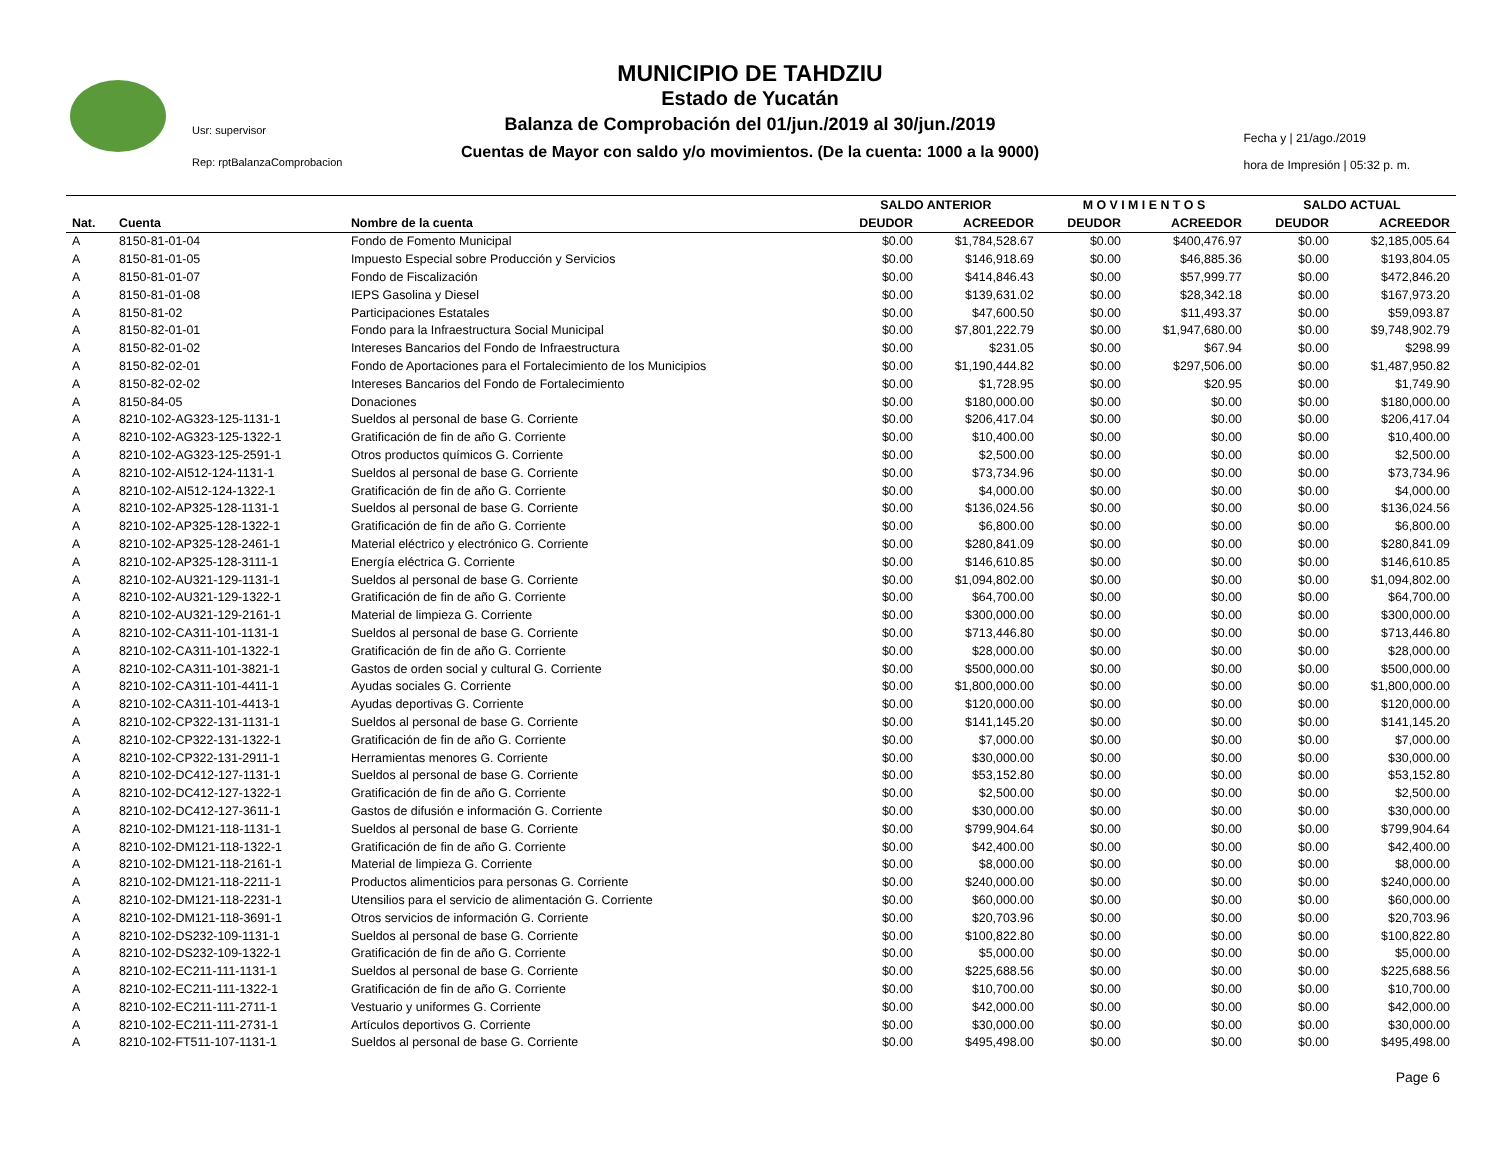MUNICIPIO DE TAHDZIU
Estado de Yucatán
Balanza de Comprobación del 01/jun./2019 al 30/jun./2019
Cuentas de Mayor con saldo y/o movimientos. (De la cuenta: 1000 a la 9000)
Usr: supervisor
Rep: rptBalanzaComprobacion
Fecha y | 21/ago./2019
hora de Impresión | 05:32 p. m.
| | | | SALDO ANTERIOR | | M O V I M I E N T O S | | SALDO ACTUAL | |
| --- | --- | --- | --- | --- | --- | --- | --- | --- |
| Nat. | Cuenta | Nombre de la cuenta | DEUDOR | ACREEDOR | DEUDOR | ACREEDOR | DEUDOR | ACREEDOR |
| A | 8150-81-01-04 | Fondo de Fomento Municipal | $0.00 | $1,784,528.67 | $0.00 | $400,476.97 | $0.00 | $2,185,005.64 |
| A | 8150-81-01-05 | Impuesto Especial sobre Producción y Servicios | $0.00 | $146,918.69 | $0.00 | $46,885.36 | $0.00 | $193,804.05 |
| A | 8150-81-01-07 | Fondo de Fiscalización | $0.00 | $414,846.43 | $0.00 | $57,999.77 | $0.00 | $472,846.20 |
| A | 8150-81-01-08 | IEPS Gasolina y Diesel | $0.00 | $139,631.02 | $0.00 | $28,342.18 | $0.00 | $167,973.20 |
| A | 8150-81-02 | Participaciones Estatales | $0.00 | $47,600.50 | $0.00 | $11,493.37 | $0.00 | $59,093.87 |
| A | 8150-82-01-01 | Fondo para la Infraestructura Social Municipal | $0.00 | $7,801,222.79 | $0.00 | $1,947,680.00 | $0.00 | $9,748,902.79 |
| A | 8150-82-01-02 | Intereses Bancarios del Fondo de Infraestructura | $0.00 | $231.05 | $0.00 | $67.94 | $0.00 | $298.99 |
| A | 8150-82-02-01 | Fondo de Aportaciones para el Fortalecimiento de los Municipios | $0.00 | $1,190,444.82 | $0.00 | $297,506.00 | $0.00 | $1,487,950.82 |
| A | 8150-82-02-02 | Intereses Bancarios del Fondo de Fortalecimiento | $0.00 | $1,728.95 | $0.00 | $20.95 | $0.00 | $1,749.90 |
| A | 8150-84-05 | Donaciones | $0.00 | $180,000.00 | $0.00 | $0.00 | $0.00 | $180,000.00 |
| A | 8210-102-AG323-125-1131-1 | Sueldos al personal de base G. Corriente | $0.00 | $206,417.04 | $0.00 | $0.00 | $0.00 | $206,417.04 |
| A | 8210-102-AG323-125-1322-1 | Gratificación de fin de año G. Corriente | $0.00 | $10,400.00 | $0.00 | $0.00 | $0.00 | $10,400.00 |
| A | 8210-102-AG323-125-2591-1 | Otros productos químicos G. Corriente | $0.00 | $2,500.00 | $0.00 | $0.00 | $0.00 | $2,500.00 |
| A | 8210-102-AI512-124-1131-1 | Sueldos al personal de base G. Corriente | $0.00 | $73,734.96 | $0.00 | $0.00 | $0.00 | $73,734.96 |
| A | 8210-102-AI512-124-1322-1 | Gratificación de fin de año G. Corriente | $0.00 | $4,000.00 | $0.00 | $0.00 | $0.00 | $4,000.00 |
| A | 8210-102-AP325-128-1131-1 | Sueldos al personal de base G. Corriente | $0.00 | $136,024.56 | $0.00 | $0.00 | $0.00 | $136,024.56 |
| A | 8210-102-AP325-128-1322-1 | Gratificación de fin de año G. Corriente | $0.00 | $6,800.00 | $0.00 | $0.00 | $0.00 | $6,800.00 |
| A | 8210-102-AP325-128-2461-1 | Material eléctrico y electrónico G. Corriente | $0.00 | $280,841.09 | $0.00 | $0.00 | $0.00 | $280,841.09 |
| A | 8210-102-AP325-128-3111-1 | Energía eléctrica G. Corriente | $0.00 | $146,610.85 | $0.00 | $0.00 | $0.00 | $146,610.85 |
| A | 8210-102-AU321-129-1131-1 | Sueldos al personal de base G. Corriente | $0.00 | $1,094,802.00 | $0.00 | $0.00 | $0.00 | $1,094,802.00 |
| A | 8210-102-AU321-129-1322-1 | Gratificación de fin de año G. Corriente | $0.00 | $64,700.00 | $0.00 | $0.00 | $0.00 | $64,700.00 |
| A | 8210-102-AU321-129-2161-1 | Material de limpieza G. Corriente | $0.00 | $300,000.00 | $0.00 | $0.00 | $0.00 | $300,000.00 |
| A | 8210-102-CA311-101-1131-1 | Sueldos al personal de base G. Corriente | $0.00 | $713,446.80 | $0.00 | $0.00 | $0.00 | $713,446.80 |
| A | 8210-102-CA311-101-1322-1 | Gratificación de fin de año G. Corriente | $0.00 | $28,000.00 | $0.00 | $0.00 | $0.00 | $28,000.00 |
| A | 8210-102-CA311-101-3821-1 | Gastos de orden social y cultural G. Corriente | $0.00 | $500,000.00 | $0.00 | $0.00 | $0.00 | $500,000.00 |
| A | 8210-102-CA311-101-4411-1 | Ayudas sociales G. Corriente | $0.00 | $1,800,000.00 | $0.00 | $0.00 | $0.00 | $1,800,000.00 |
| A | 8210-102-CA311-101-4413-1 | Ayudas deportivas G. Corriente | $0.00 | $120,000.00 | $0.00 | $0.00 | $0.00 | $120,000.00 |
| A | 8210-102-CP322-131-1131-1 | Sueldos al personal de base G. Corriente | $0.00 | $141,145.20 | $0.00 | $0.00 | $0.00 | $141,145.20 |
| A | 8210-102-CP322-131-1322-1 | Gratificación de fin de año G. Corriente | $0.00 | $7,000.00 | $0.00 | $0.00 | $0.00 | $7,000.00 |
| A | 8210-102-CP322-131-2911-1 | Herramientas menores G. Corriente | $0.00 | $30,000.00 | $0.00 | $0.00 | $0.00 | $30,000.00 |
| A | 8210-102-DC412-127-1131-1 | Sueldos al personal de base G. Corriente | $0.00 | $53,152.80 | $0.00 | $0.00 | $0.00 | $53,152.80 |
| A | 8210-102-DC412-127-1322-1 | Gratificación de fin de año G. Corriente | $0.00 | $2,500.00 | $0.00 | $0.00 | $0.00 | $2,500.00 |
| A | 8210-102-DC412-127-3611-1 | Gastos de difusión e información G. Corriente | $0.00 | $30,000.00 | $0.00 | $0.00 | $0.00 | $30,000.00 |
| A | 8210-102-DM121-118-1131-1 | Sueldos al personal de base G. Corriente | $0.00 | $799,904.64 | $0.00 | $0.00 | $0.00 | $799,904.64 |
| A | 8210-102-DM121-118-1322-1 | Gratificación de fin de año G. Corriente | $0.00 | $42,400.00 | $0.00 | $0.00 | $0.00 | $42,400.00 |
| A | 8210-102-DM121-118-2161-1 | Material de limpieza G. Corriente | $0.00 | $8,000.00 | $0.00 | $0.00 | $0.00 | $8,000.00 |
| A | 8210-102-DM121-118-2211-1 | Productos alimenticios para personas G. Corriente | $0.00 | $240,000.00 | $0.00 | $0.00 | $0.00 | $240,000.00 |
| A | 8210-102-DM121-118-2231-1 | Utensilios para el servicio de alimentación G. Corriente | $0.00 | $60,000.00 | $0.00 | $0.00 | $0.00 | $60,000.00 |
| A | 8210-102-DM121-118-3691-1 | Otros servicios de información G. Corriente | $0.00 | $20,703.96 | $0.00 | $0.00 | $0.00 | $20,703.96 |
| A | 8210-102-DS232-109-1131-1 | Sueldos al personal de base G. Corriente | $0.00 | $100,822.80 | $0.00 | $0.00 | $0.00 | $100,822.80 |
| A | 8210-102-DS232-109-1322-1 | Gratificación de fin de año G. Corriente | $0.00 | $5,000.00 | $0.00 | $0.00 | $0.00 | $5,000.00 |
| A | 8210-102-EC211-111-1131-1 | Sueldos al personal de base G. Corriente | $0.00 | $225,688.56 | $0.00 | $0.00 | $0.00 | $225,688.56 |
| A | 8210-102-EC211-111-1322-1 | Gratificación de fin de año G. Corriente | $0.00 | $10,700.00 | $0.00 | $0.00 | $0.00 | $10,700.00 |
| A | 8210-102-EC211-111-2711-1 | Vestuario y uniformes G. Corriente | $0.00 | $42,000.00 | $0.00 | $0.00 | $0.00 | $42,000.00 |
| A | 8210-102-EC211-111-2731-1 | Artículos deportivos G. Corriente | $0.00 | $30,000.00 | $0.00 | $0.00 | $0.00 | $30,000.00 |
| A | 8210-102-FT511-107-1131-1 | Sueldos al personal de base G. Corriente | $0.00 | $495,498.00 | $0.00 | $0.00 | $0.00 | $495,498.00 |
Page 6